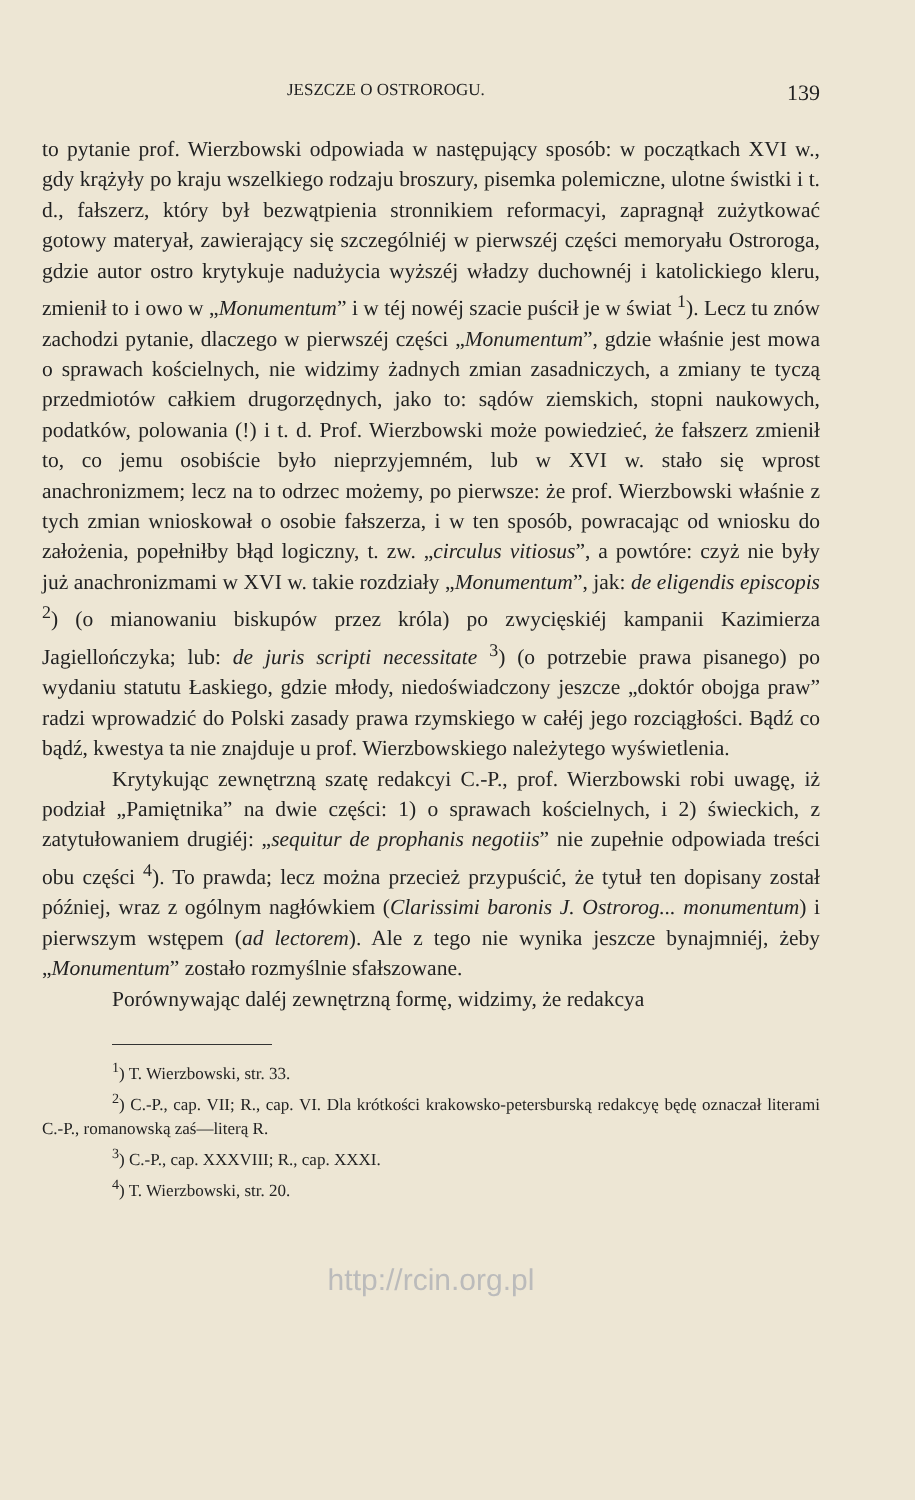JESZCZE O OSTROROGU. 139
to pytanie prof. Wierzbowski odpowiada w następujący sposób: w początkach XVI w., gdy krążyły po kraju wszelkiego rodzaju broszury, pisemka polemiczne, ulotne świstki i t. d., fałszerz, który był bezwątpienia stronnikiem reformacyi, zapragnął zużytkować gotowy materyał, zawierający się szczególniéj w pierwszéj części memoryału Ostroroga, gdzie autor ostro krytykuje nadużycia wyższéj władzy duchownéj i katolickiego kleru, zmienił to i owo w „Monumentum” i w téj nowéj szacie puścił je w świat <sup>1</sup>). Lecz tu znów zachodzi pytanie, dlaczego w pierwszéj części „Monumentum”, gdzie właśnie jest mowa o sprawach kościelnych, nie widzimy żadnych zmian zasadniczych, a zmiany te tyczą przedmiotów całkiem drugorzędnych, jako to: sądów ziemskich, stopni naukowych, podatków, polowania (!) i t. d. Prof. Wierzbowski może powiedzieć, że fałszerz zmienił to, co jemu osobiście było nieprzyjemném, lub w XVI w. stało się wprost anachronizmem; lecz na to odrzec możemy, po pierwsze: że prof. Wierzbowski właśnie z tych zmian wnioskował o osobie fałszerza, i w ten sposób, powracając od wniosku do założenia, popełniłby błąd logiczny, t. zw. „circulus vitiosus”, a powtóre: czyż nie były już anachronizmami w XVI w. takie rozdziały „Monumentum”, jak: de eligendis episcopis <sup>2</sup>) (o mianowaniu biskupów przez króla) po zwycięskiéj kampanii Kazimierza Jagiellończyka; lub: de juris scripti necessitate <sup>3</sup>) (o potrzebie prawa pisanego) po wydaniu statutu Łaskiego, gdzie młody, niedoświadczony jeszcze „doktór obojga praw” radzi wprowadzić do Polski zasady prawa rzymskiego w całéj jego rozciągłości. Bądź co bądź, kwestya ta nie znajduje u prof. Wierzbowskiego należytego wyświetlenia.
Krytykując zewnętrzną szatę redakcyi C.-P., prof. Wierzbowski robi uwagę, iż podział „Pamiętnika” na dwie części: 1) o sprawach kościelnych, i 2) świeckich, z zatytułowaniem drugiéj: „sequitur de prophanis negotiis” nie zupełnie odpowiada treści obu części <sup>4</sup>). To prawda; lecz można przecież przypuścić, że tytuł ten dopisany został później, wraz z ogólnym nagłówkiem (Clarissimi baronis J. Ostrorog... monumentum) i pierwszym wstępem (ad lectorem). Ale z tego nie wynika jeszcze bynajmniéj, żeby „Monumentum” zostało rozmyślnie sfałszowane.
Porównywając daléj zewnętrzną formę, widzimy, że redakcya
<sup>1</sup>) T. Wierzbowski, str. 33.
<sup>2</sup>) C.-P., cap. VII; R., cap. VI. Dla krótkości krakowsko-petersburską redakcyę będę oznaczał literami C.-P., romanowską zaś—literą R.
<sup>3</sup>) C.-P., cap. XXXVIII; R., cap. XXXI.
<sup>4</sup>) T. Wierzbowski, str. 20.
http://rcin.org.pl